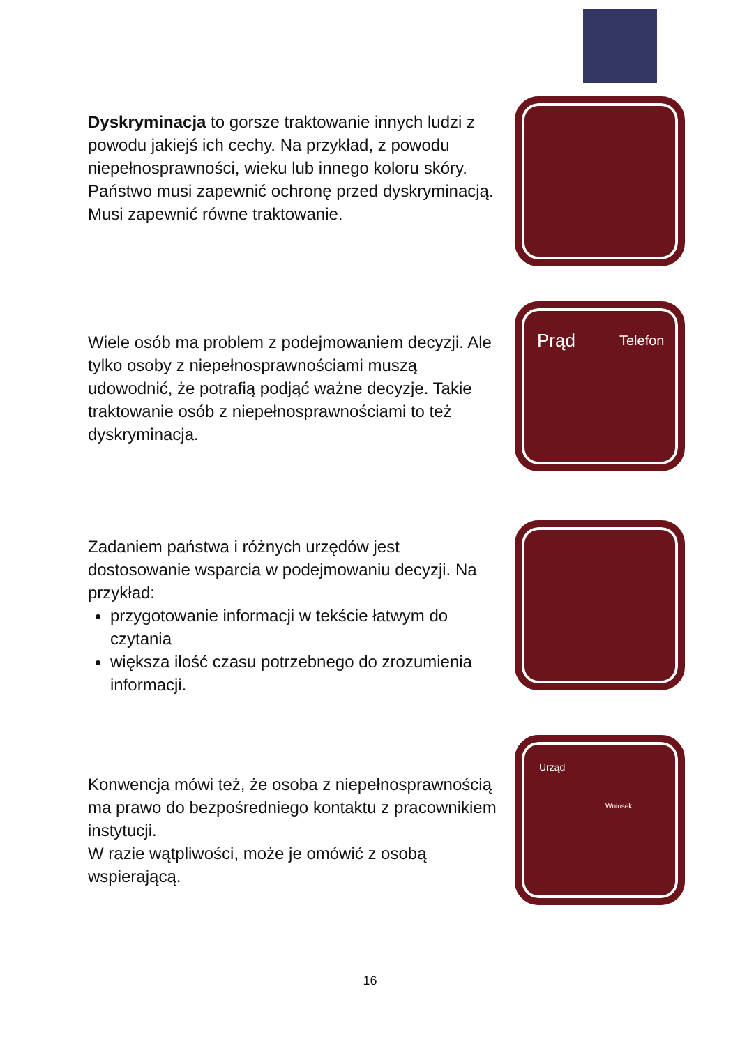Dyskryminacja to gorsze traktowanie innych ludzi z powodu jakiejś ich cechy. Na przykład, z powodu niepełnosprawności, wieku lub innego koloru skóry. Państwo musi zapewnić ochronę przed dyskryminacją. Musi zapewnić równe traktowanie.
Wiele osób ma problem z podejmowaniem decyzji. Ale tylko osoby z niepełnosprawnościami muszą udowodnić, że potrafią podjąć ważne decyzje. Takie traktowanie osób z niepełnosprawnościami to też dyskryminacja.
Prąd Telefon
Zadaniem państwa i różnych urzędów jest dostosowanie wsparcia w podejmowaniu decyzji. Na przykład:
przygotowanie informacji w tekście łatwym do czytania
większa ilość czasu potrzebnego do zrozumienia informacji.
Konwencja mówi też, że osoba z niepełnosprawnością ma prawo do bezpośredniego kontaktu z pracownikiem instytucji.
W razie wątpliwości, może je omówić z osobą wspierającą.
Urząd
Wniosek
16